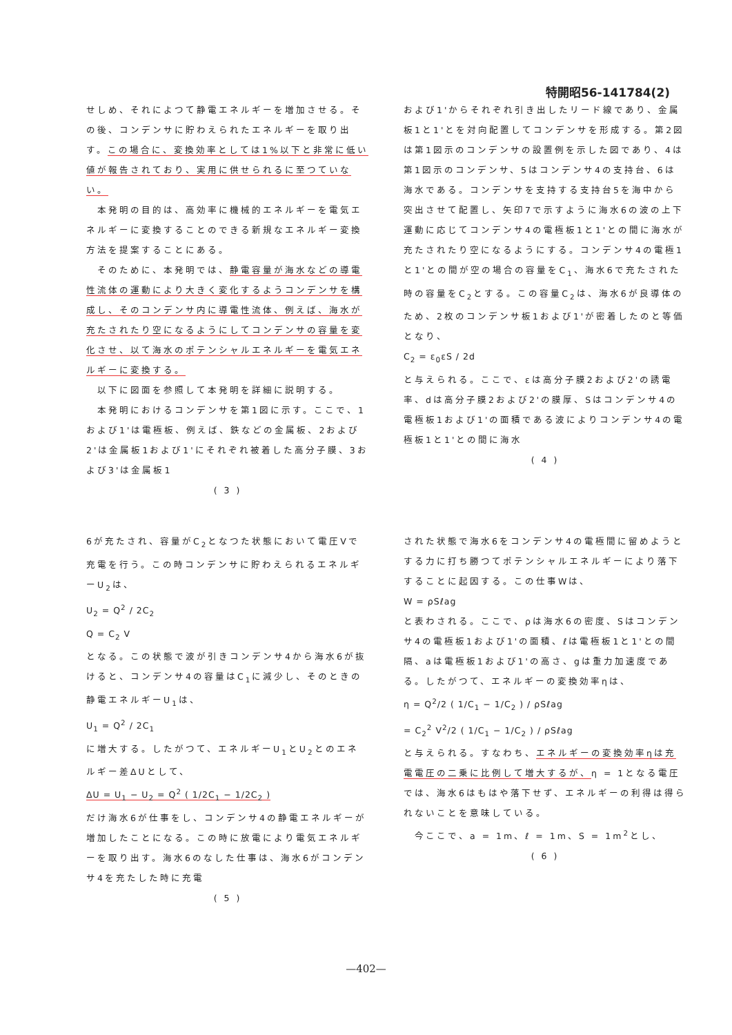特開昭56-141784(2)
せしめ、それによつて静電エネルギーを増加させる。その後、コンデンサに貯わえられたエネルギーを取り出す。この場合に、変換効率としては1%以下と非常に低い値が報告されており、実用に供せられるに至つていない。
　本発明の目的は、高効率に機械的エネルギーを電気エネルギーに変換することのできる新規なエネルギー変換方法を提案することにある。
　そのために、本発明では、静電容量が海水などの導電性流体の運動により大きく変化するようコンデンサを構成し、そのコンデンサ内に導電性流体、例えば、海水が充たされたり空になるようにしてコンデンサの容量を変化させ、以て海水のポテンシャルエネルギーを電気エネルギーに変換する。
　以下に図面を参照して本発明を詳細に説明する。
　本発明におけるコンデンサを第1図に示す。ここで、1および1'は電極板、例えば、鉄などの金属板、2および2'は金属板1および1'にそれぞれ被着した高分子膜、3および3'は金属板1
( 3 )
および1'からそれぞれ引き出したリード線であり、金属板1と1'とを対向配置してコンデンサを形成する。第2図は第1図示のコンデンサの設置例を示した図であり、4は第1図示のコンデンサ、5はコンデンサ4の支持台、6は海水である。コンデンサを支持する支持台5を海中から突出させて配置し、矢印7で示すように海水6の波の上下運動に応じてコンデンサ4の電極板1と1'との間に海水が充たされたり空になるようにする。コンデンサ4の電極1と1'との間が空の場合の容量をC<sub>1</sub>、海水6で充たされた時の容量をC<sub>2</sub>とする。この容量C<sub>2</sub>は、海水6が良導体のため、2枚のコンデンサ板1および1'が密着したのと等価となり、
C<sub>2</sub> = ε<sub>0</sub>εS / 2d
と与えられる。ここで、εは高分子膜2および2'の誘電率、dは高分子膜2および2'の膜厚、Sはコンデンサ4の電極板1および1'の面積である波によりコンデンサ4の電極板1と1'との間に海水
( 4 )
6が充たされ、容量がC<sub>2</sub>となつた状態において電圧Vで充電を行う。この時コンデンサに貯わえられるエネルギーU<sub>2</sub>は、
U<sub>2</sub> = Q<sup>2</sup> / 2C<sub>2</sub>
Q = C<sub>2</sub> V
となる。この状態で波が引きコンデンサ4から海水6が抜けると、コンデンサ4の容量はC<sub>1</sub>に減少し、そのときの静電エネルギーU<sub>1</sub>は、
U<sub>1</sub> = Q<sup>2</sup> / 2C<sub>1</sub>
に増大する。したがつて、エネルギーU<sub>1</sub>とU<sub>2</sub>とのエネルギー差ΔUとして、
ΔU = U<sub>1</sub> − U<sub>2</sub> = Q<sup>2</sup> ( 1/2C<sub>1</sub> − 1/2C<sub>2</sub> )
だけ海水6が仕事をし、コンデンサ4の静電エネルギーが増加したことになる。この時に放電により電気エネルギーを取り出す。海水6のなした仕事は、海水6がコンデンサ4を充たした時に充電
( 5 )
された状態で海水6をコンデンサ4の電極間に留めようとする力に打ち勝つてポテンシャルエネルギーにより落下することに起因する。この仕事Wは、
W = ρSℓag
と表わされる。ここで、ρは海水6の密度、Sはコンデンサ4の電極板1および1'の面積、ℓは電極板1と1'との間隔、aは電極板1および1'の高さ、gは重力加速度である。したがつて、エネルギーの変換効率ηは、
η = Q<sup>2</sup>/2 ( 1/C<sub>1</sub> − 1/C<sub>2</sub> ) / ρSℓag
= C<sub>2</sub><sup>2</sup> V<sup>2</sup>/2 ( 1/C<sub>1</sub> − 1/C<sub>2</sub> ) / ρSℓag
と与えられる。すなわち、エネルギーの変換効率ηは充電電圧の二乗に比例して増大するが、η = 1となる電圧では、海水6はもはや落下せず、エネルギーの利得は得られないことを意味している。
　今ここで、a = 1m、ℓ = 1m、S = 1m<sup>2</sup>とし、
( 6 )
—402—